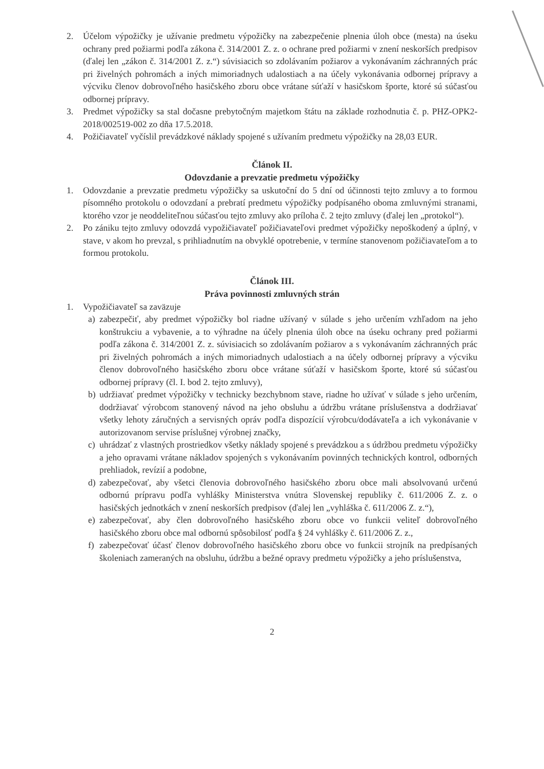2. Účelom výpožičky je užívanie predmetu výpožičky na zabezpečenie plnenia úloh obce (mesta) na úseku ochrany pred požiarmi podľa zákona č. 314/2001 Z. z. o ochrane pred požiarmi v znení neskorších predpisov (ďalej len „zákon č. 314/2001 Z. z.“) súvisiacich so zdolávaním požiarov a vykonávaním záchranných prác pri živelných pohromách a iných mimoriadnych udalostiach a na účely vykonávania odbornej prípravy a výcviku členov dobrovoľného hasičského zboru obce vrátane súťaží v hasičskom športe, ktoré sú súčasťou odbornej prípravy.
3. Predmet výpožičky sa stal dočasne prebytočným majetkom štátu na základe rozhodnutia č. p. PHZ-OPK2-2018/002519-002 zo dňa 17.5.2018.
4. Požičiavateľ vyčíslil prevádzkové náklady spojené s užívaním predmetu výpožičky na 28,03 EUR.
Článok II.
Odovzdanie a prevzatie predmetu výpožičky
1. Odovzdanie a prevzatie predmetu výpožičky sa uskutoční do 5 dní od účinnosti tejto zmluvy a to formou písomného protokolu o odovzdaní a prebratí predmetu výpožičky podpísaného oboma zmluvnými stranami, ktorého vzor je neoddeliteľnou súčasťou tejto zmluvy ako príloha č. 2 tejto zmluvy (ďalej len „protokol“).
2. Po zániku tejto zmluvy odovzdá vypožičiavateľ požičiavateľovi predmet výpožičky nepoškodený a úplný, v stave, v akom ho prevzal, s prihliadnutím na obvyklé opotrebenie, v termíne stanovenom požičiavateľom a to formou protokolu.
Článok III.
Práva povinnosti zmluvných strán
1. Vypožičiavateľ sa zaväzuje
a) zabezpečiť, aby predmet výpožičky bol riadne užívaný v súlade s jeho určením vzhľadom na jeho konštrukciu a vybavenie, a to výhradne na účely plnenia úloh obce na úseku ochrany pred požiarmi podľa zákona č. 314/2001 Z. z. súvisiacich so zdolávaním požiarov a s vykonávaním záchranných prác pri živelných pohromách a iných mimoriadnych udalostiach a na účely odbornej prípravy a výcviku členov dobrovoľného hasičského zboru obce vrátane súťaží v hasičskom športe, ktoré sú súčasťou odbornej prípravy (čl. I. bod 2. tejto zmluvy),
b) udržiavať predmet výpožičky v technicky bezchybnom stave, riadne ho užívať v súlade s jeho určením, dodržiavať výrobcom stanovený návod na jeho obsluhu a údržbu vrátane príslušenstva a dodržiavať všetky lehoty záručných a servisných opráv podľa dispozícií výrobcu/dodávateľa a ich vykonávanie v autorizovanom servise príslušnej výrobnej značky,
c) uhrádzať z vlastných prostriedkov všetky náklady spojené s prevádzkou a s údržbou predmetu výpožičky a jeho opravami vrátane nákladov spojených s vykonávaním povinných technických kontrol, odborných prehliadok, revízií a podobne,
d) zabezpečovať, aby všetci členovia dobrovoľného hasičského zboru obce mali absolvovanú určenú odbornú prípravu podľa vyhlášky Ministerstva vnútra Slovenskej republiky č. 611/2006 Z. z. o hasičských jednotkách v znení neskorších predpisov (ďalej len „vyhláška č. 611/2006 Z. z.“),
e) zabezpečovať, aby člen dobrovoľného hasičského zboru obce vo funkcii veliteľ dobrovoľného hasičského zboru obce mal odbornú spôsobilosť podľa § 24 vyhlášky č. 611/2006 Z. z.,
f) zabezpečovať účasť členov dobrovoľného hasičského zboru obce vo funkcii strojník na predpísaných školeniach zameraných na obsluhu, údržbu a bežné opravy predmetu výpožičky a jeho príslušenstva,
2